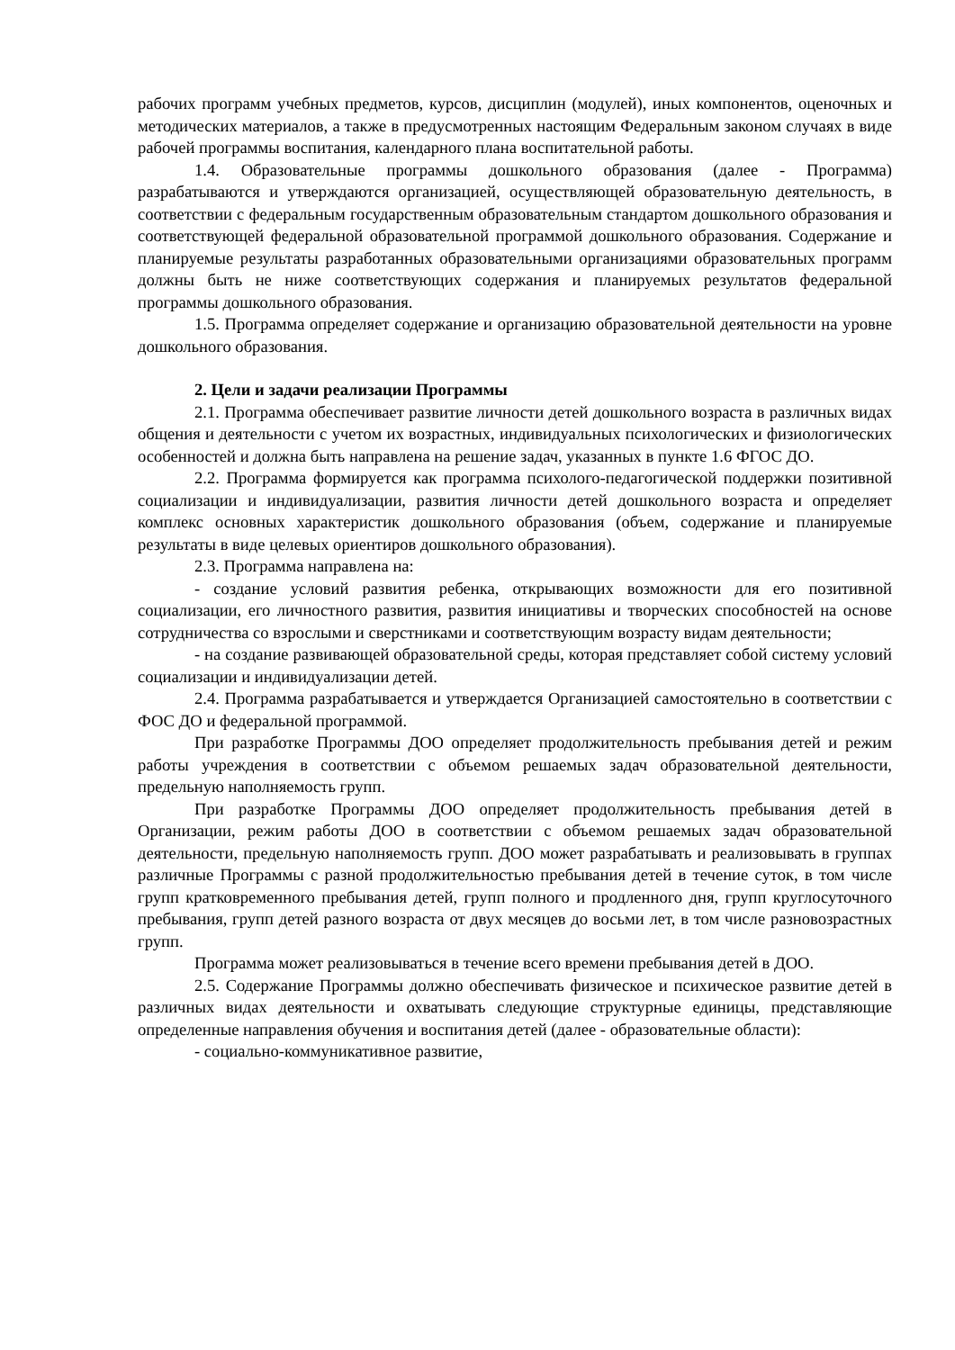рабочих программ учебных предметов, курсов, дисциплин (модулей), иных компонентов, оценочных и методических материалов, а также в предусмотренных настоящим Федеральным законом случаях в виде рабочей программы воспитания, календарного плана воспитательной работы.
1.4. Образовательные программы дошкольного образования (далее - Программа) разрабатываются и утверждаются организацией, осуществляющей образовательную деятельность, в соответствии с федеральным государственным образовательным стандартом дошкольного образования и соответствующей федеральной образовательной программой дошкольного образования. Содержание и планируемые результаты разработанных образовательными организациями образовательных программ должны быть не ниже соответствующих содержания и планируемых результатов федеральной программы дошкольного образования.
1.5. Программа определяет содержание и организацию образовательной деятельности на уровне дошкольного образования.
2. Цели и задачи реализации Программы
2.1. Программа обеспечивает развитие личности детей дошкольного возраста в различных видах общения и деятельности с учетом их возрастных, индивидуальных психологических и физиологических особенностей и должна быть направлена на решение задач, указанных в пункте 1.6 ФГОС ДО.
2.2. Программа формируется как программа психолого-педагогической поддержки позитивной социализации и индивидуализации, развития личности детей дошкольного возраста и определяет комплекс основных характеристик дошкольного образования (объем, содержание и планируемые результаты в виде целевых ориентиров дошкольного образования).
2.3. Программа направлена на:
- создание условий развития ребенка, открывающих возможности для его позитивной социализации, его личностного развития, развития инициативы и творческих способностей на основе сотрудничества со взрослыми и сверстниками и соответствующим возрасту видам деятельности;
- на создание развивающей образовательной среды, которая представляет собой систему условий социализации и индивидуализации детей.
2.4. Программа разрабатывается и утверждается Организацией самостоятельно в соответствии с ФОС ДО и федеральной программой.
При разработке Программы ДОО определяет продолжительность пребывания детей и режим работы учреждения в соответствии с объемом решаемых задач образовательной деятельности, предельную наполняемость групп.
При разработке Программы ДОО определяет продолжительность пребывания детей в Организации, режим работы ДОО в соответствии с объемом решаемых задач образовательной деятельности, предельную наполняемость групп. ДОО может разрабатывать и реализовывать в группах различные Программы с разной продолжительностью пребывания детей в течение суток, в том числе групп кратковременного пребывания детей, групп полного и продленного дня, групп круглосуточного пребывания, групп детей разного возраста от двух месяцев до восьми лет, в том числе разновозрастных групп.
Программа может реализовываться в течение всего времени пребывания детей в ДОО.
2.5. Содержание Программы должно обеспечивать физическое и психическое развитие детей в различных видах деятельности и охватывать следующие структурные единицы, представляющие определенные направления обучения и воспитания детей (далее - образовательные области):
- социально-коммуникативное развитие,